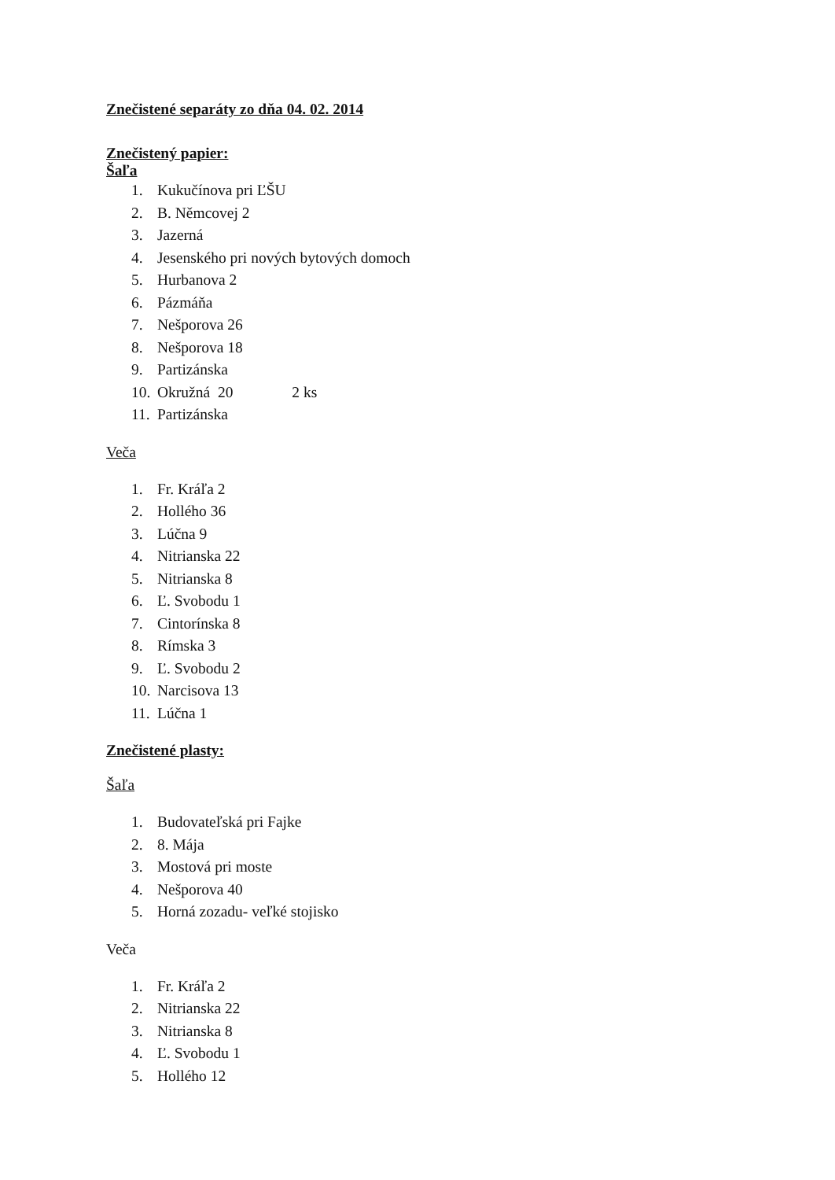Znečistené separáty zo dňa 04. 02. 2014
Znečistený papier:
Šaľa
1. Kukučínova pri ĽŠU
2. B. Němcovej 2
3. Jazerná
4. Jesenského pri nových bytových domoch
5. Hurbanova 2
6. Pázmáňa
7. Nešporova 26
8. Nešporova 18
9. Partizánska
10. Okružná 20 2 ks
11. Partizánska
Veča
1. Fr. Kráľa 2
2. Hollého 36
3. Lúčna 9
4. Nitrianska 22
5. Nitrianska 8
6. Ľ. Svobodu 1
7. Cintorínska 8
8. Rímska 3
9. Ľ. Svobodu 2
10. Narcisova 13
11. Lúčna 1
Znečistené plasty:
Šaľa
1. Budovateľská pri Fajke
2. 8. Mája
3. Mostová pri moste
4. Nešporova 40
5. Horná zozadu- veľké stojisko
Veča
1. Fr. Kráľa 2
2. Nitrianska 22
3. Nitrianska 8
4. Ľ. Svobodu 1
5. Hollého 12